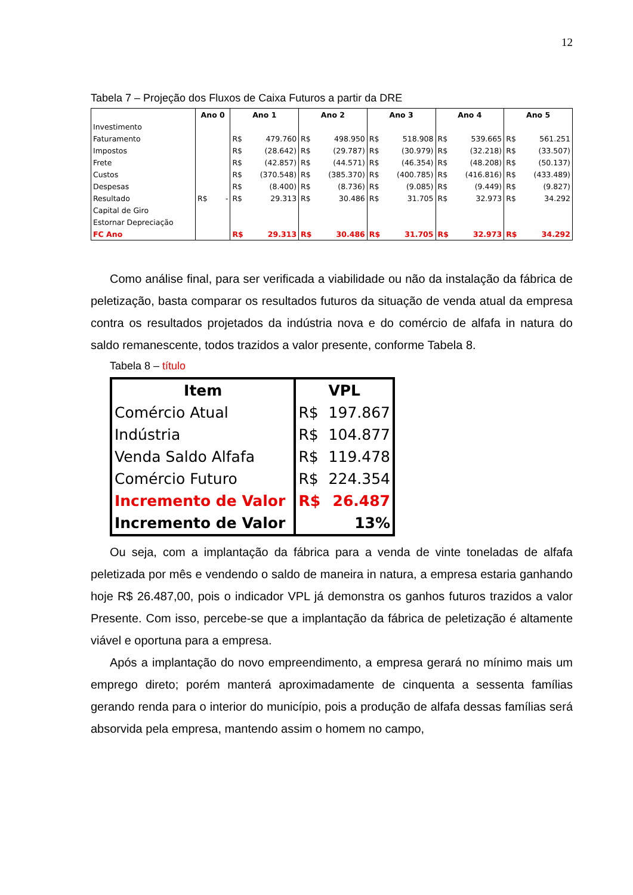12
Tabela 7 – Projeção dos Fluxos de Caixa Futuros a partir da DRE
| | Ano 0 | | Ano 1 | | Ano 2 | | Ano 3 | | Ano 4 | | Ano 5 | |
| --- | --- | --- | --- | --- | --- | --- | --- | --- | --- | --- | --- | --- |
| Investimento | | | | | | | | | | | | |
| Faturamento | | | R$ | 479.760 | R$ | 498.950 | R$ | 518.908 | R$ | 539.665 | R$ | 561.251 |
| Impostos | | | R$ | (28.642) | R$ | (29.787) | R$ | (30.979) | R$ | (32.218) | R$ | (33.507) |
| Frete | | | R$ | (42.857) | R$ | (44.571) | R$ | (46.354) | R$ | (48.208) | R$ | (50.137) |
| Custos | | | R$ | (370.548) | R$ | (385.370) | R$ | (400.785) | R$ | (416.816) | R$ | (433.489) |
| Despesas | | | R$ | (8.400) | R$ | (8.736) | R$ | (9.085) | R$ | (9.449) | R$ | (9.827) |
| Resultado | R$ | - | R$ | 29.313 | R$ | 30.486 | R$ | 31.705 | R$ | 32.973 | R$ | 34.292 |
| Capital de Giro | | | | | | | | | | | | |
| Estornar Depreciação | | | | | | | | | | | | |
| FC Ano | | | R$ | 29.313 | R$ | 30.486 | R$ | 31.705 | R$ | 32.973 | R$ | 34.292 |
Como análise final, para ser verificada a viabilidade ou não da instalação da fábrica de peletização, basta comparar os resultados futuros da situação de venda atual da empresa contra os resultados projetados da indústria nova e do comércio de alfafa in natura do saldo remanescente, todos trazidos a valor presente, conforme Tabela 8.
Tabela 8 – título
| Item | VPL | |
| --- | --- | --- |
| Comércio Atual | R$ | 197.867 |
| Indústria | R$ | 104.877 |
| Venda Saldo Alfafa | R$ | 119.478 |
| Comércio Futuro | R$ | 224.354 |
| Incremento de Valor | R$ | 26.487 |
| Incremento de Valor | | 13% |
Ou seja, com a implantação da fábrica para a venda de vinte toneladas de alfafa peletizada por mês e vendendo o saldo de maneira in natura, a empresa estaria ganhando hoje R$ 26.487,00, pois o indicador VPL já demonstra os ganhos futuros trazidos a valor Presente. Com isso, percebe-se que a implantação da fábrica de peletização é altamente viável e oportuna para a empresa.
Após a implantação do novo empreendimento, a empresa gerará no mínimo mais um emprego direto; porém manterá aproximadamente de cinquenta a sessenta famílias gerando renda para o interior do município, pois a produção de alfafa dessas famílias será absorvida pela empresa, mantendo assim o homem no campo,